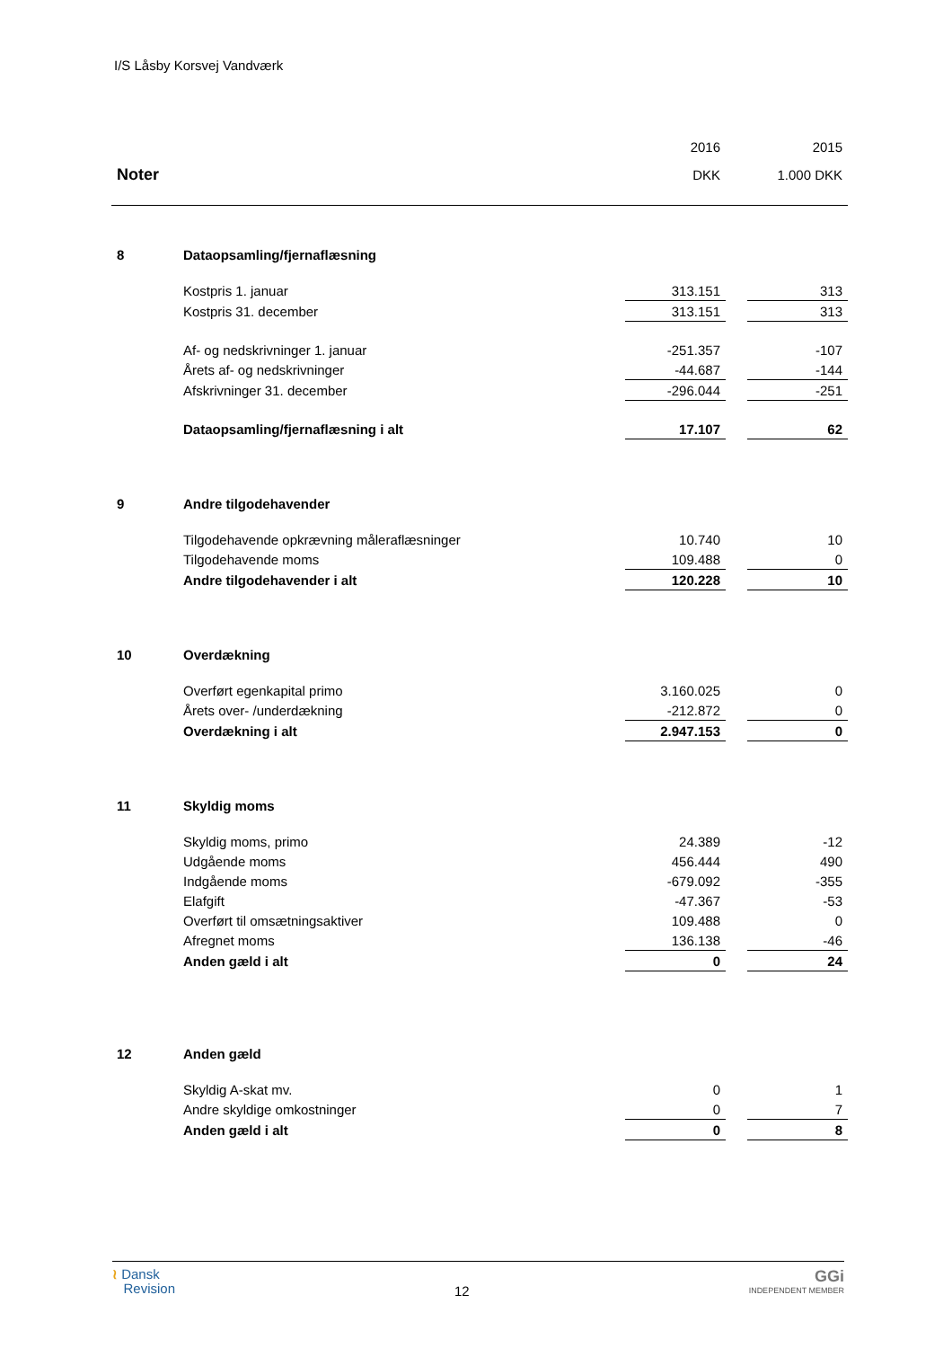I/S Låsby Korsvej Vandværk
| | | 2016 | | 2015 |
| Noter | | DKK | | 1.000 DKK |
| 8 | Dataopsamling/fjernaflæsning | | | |
| | Kostpris 1. januar | 313.151 | | 313 |
| | Kostpris 31. december | 313.151 | | 313 |
| | Af- og nedskrivninger 1. januar | -251.357 | | -107 |
| | Årets af- og nedskrivninger | -44.687 | | -144 |
| | Afskrivninger 31. december | -296.044 | | -251 |
| | Dataopsamling/fjernaflæsning i alt | 17.107 | | 62 |
| 9 | Andre tilgodehavender | | | |
| | Tilgodehavende opkrævning måleraflæsninger | 10.740 | | 10 |
| | Tilgodehavende moms | 109.488 | | 0 |
| | Andre tilgodehavender i alt | 120.228 | | 10 |
| 10 | Overdækning | | | |
| | Overført egenkapital primo | 3.160.025 | | 0 |
| | Årets over- /underdækning | -212.872 | | 0 |
| | Overdækning i alt | 2.947.153 | | 0 |
| 11 | Skyldig moms | | | |
| | Skyldig moms, primo | 24.389 | | -12 |
| | Udgående moms | 456.444 | | 490 |
| | Indgående moms | -679.092 | | -355 |
| | Elafgift | -47.367 | | -53 |
| | Overført til omsætningsaktiver | 109.488 | | 0 |
| | Afregnet moms | 136.138 | | -46 |
| | Anden gæld i alt | 0 | | 24 |
| 12 | Anden gæld | | | |
| | Skyldig A-skat mv. | 0 | | 1 |
| | Andre skyldige omkostninger | 0 | | 7 |
| | Anden gæld i alt | 0 | | 8 |
≀ Dansk
Revision
12
GGi
INDEPENDENT MEMBER